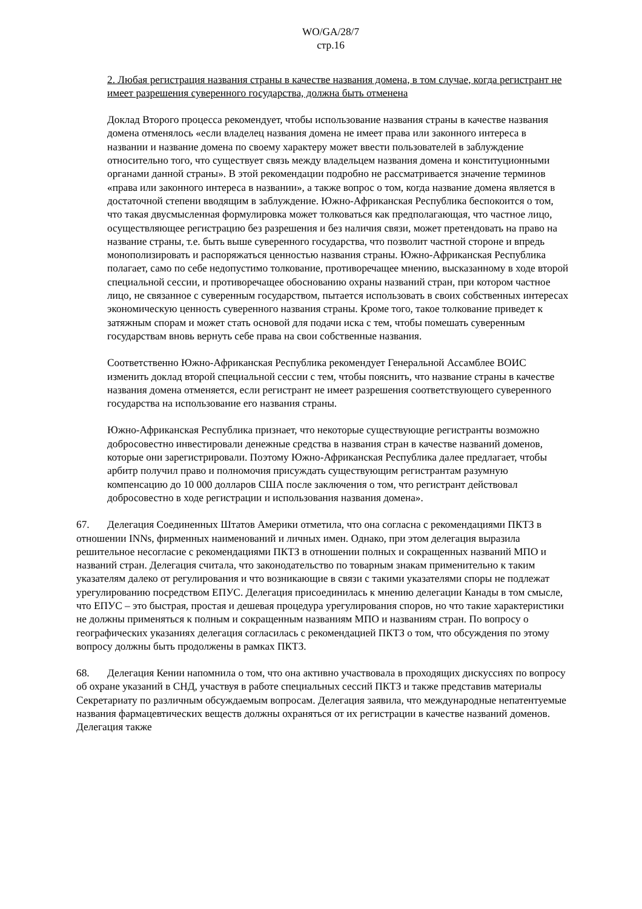WO/GA/28/7
стр.16
2. Любая регистрация названия страны в качестве названия домена, в том случае, когда регистрант не имеет разрешения суверенного государства, должна быть отменена
Доклад Второго процесса рекомендует, чтобы использование названия страны в качестве названия домена отменялось «если владелец названия домена не имеет права или законного интереса в названии и название домена по своему характеру может ввести пользователей в заблуждение относительно того, что существует связь между владельцем названия домена и конституционными органами данной страны». В этой рекомендации подробно не рассматривается значение терминов «права или законного интереса в названии», а также вопрос о том, когда название домена является в достаточной степени вводящим в заблуждение. Южно-Африканская Республика беспокоится о том, что такая двусмысленная формулировка может толковаться как предполагающая, что частное лицо, осуществляющее регистрацию без разрешения и без наличия связи, может претендовать на право на название страны, т.е. быть выше суверенного государства, что позволит частной стороне и впредь монополизировать и распоряжаться ценностью названия страны. Южно-Африканская Республика полагает, само по себе недопустимо толкование, противоречащее мнению, высказанному в ходе второй специальной сессии, и противоречащее обоснованию охраны названий стран, при котором частное лицо, не связанное с суверенным государством, пытается использовать в своих собственных интересах экономическую ценность суверенного названия страны. Кроме того, такое толкование приведет к затяжным спорам и может стать основой для подачи иска с тем, чтобы помешать суверенным государствам вновь вернуть себе права на свои собственные названия.
Соответственно Южно-Африканская Республика рекомендует Генеральной Ассамблее ВОИС изменить доклад второй специальной сессии с тем, чтобы пояснить, что название страны в качестве названия домена отменяется, если регистрант не имеет разрешения соответствующего суверенного государства на использование его названия страны.
Южно-Африканская Республика признает, что некоторые существующие регистранты возможно добросовестно инвестировали денежные средства в названия стран в качестве названий доменов, которые они зарегистрировали. Поэтому Южно-Африканская Республика далее предлагает, чтобы арбитр получил право и полномочия присуждать существующим регистрантам разумную компенсацию до 10 000 долларов США после заключения о том, что регистрант действовал добросовестно в ходе регистрации и использования названия домена».
67. Делегация Соединенных Штатов Америки отметила, что она согласна с рекомендациями ПКТЗ в отношении INNs, фирменных наименований и личных имен. Однако, при этом делегация выразила решительное несогласие с рекомендациями ПКТЗ в отношении полных и сокращенных названий МПО и названий стран. Делегация считала, что законодательство по товарным знакам применительно к таким указателям далеко от регулирования и что возникающие в связи с такими указателями споры не подлежат урегулированию посредством ЕПУС. Делегация присоединилась к мнению делегации Канады в том смысле, что ЕПУС – это быстрая, простая и дешевая процедура урегулирования споров, но что такие характеристики не должны применяться к полным и сокращенным названиям МПО и названиям стран. По вопросу о географических указаниях делегация согласилась с рекомендацией ПКТЗ о том, что обсуждения по этому вопросу должны быть продолжены в рамках ПКТЗ.
68. Делегация Кении напомнила о том, что она активно участвовала в проходящих дискуссиях по вопросу об охране указаний в СНД, участвуя в работе специальных сессий ПКТЗ и также представив материалы Секретариату по различным обсуждаемым вопросам. Делегация заявила, что международные непатентуемые названия фармацевтических веществ должны охраняться от их регистрации в качестве названий доменов. Делегация также